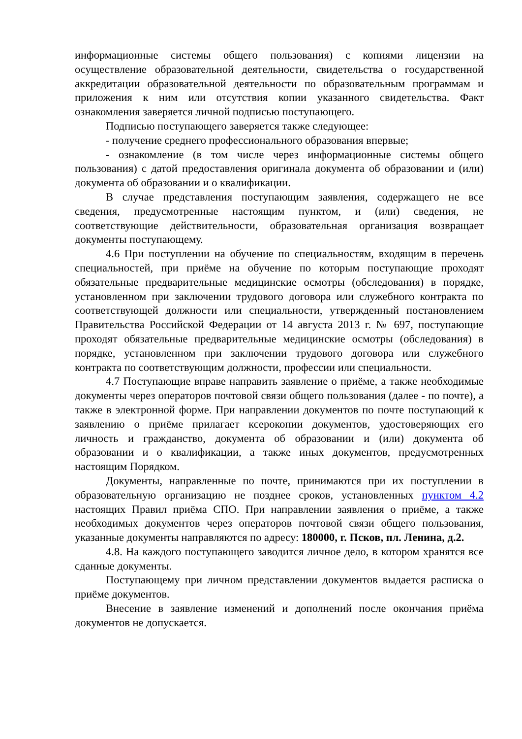информационные системы общего пользования) с копиями лицензии на осуществление образовательной деятельности, свидетельства о государственной аккредитации образовательной деятельности по образовательным программам и приложения к ним или отсутствия копии указанного свидетельства. Факт ознакомления заверяется личной подписью поступающего.
Подписью поступающего заверяется также следующее:
- получение среднего профессионального образования впервые;
- ознакомление (в том числе через информационные системы общего пользования) с датой предоставления оригинала документа об образовании и (или) документа об образовании и о квалификации.
В случае представления поступающим заявления, содержащего не все сведения, предусмотренные настоящим пунктом, и (или) сведения, не соответствующие действительности, образовательная организация возвращает документы поступающему.
4.6 При поступлении на обучение по специальностям, входящим в перечень специальностей, при приёме на обучение по которым поступающие проходят обязательные предварительные медицинские осмотры (обследования) в порядке, установленном при заключении трудового договора или служебного контракта по соответствующей должности или специальности, утвержденный постановлением Правительства Российской Федерации от 14 августа 2013 г. № 697, поступающие проходят обязательные предварительные медицинские осмотры (обследования) в порядке, установленном при заключении трудового договора или служебного контракта по соответствующим должности, профессии или специальности.
4.7 Поступающие вправе направить заявление о приёме, а также необходимые документы через операторов почтовой связи общего пользования (далее - по почте), а также в электронной форме. При направлении документов по почте поступающий к заявлению о приёме прилагает ксерокопии документов, удостоверяющих его личность и гражданство, документа об образовании и (или) документа об образовании и о квалификации, а также иных документов, предусмотренных настоящим Порядком.
Документы, направленные по почте, принимаются при их поступлении в образовательную организацию не позднее сроков, установленных пунктом 4.2 настоящих Правил приёма СПО. При направлении заявления о приёме, а также необходимых документов через операторов почтовой связи общего пользования, указанные документы направляются по адресу: 180000, г. Псков, пл. Ленина, д.2.
4.8. На каждого поступающего заводится личное дело, в котором хранятся все сданные документы.
Поступающему при личном представлении документов выдается расписка о приёме документов.
Внесение в заявление изменений и дополнений после окончания приёма документов не допускается.